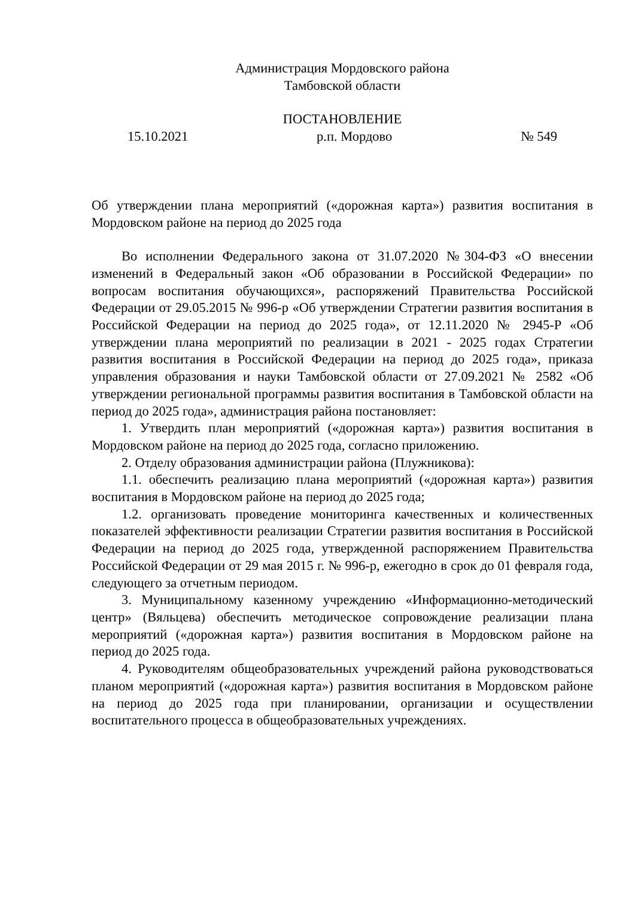Администрация Мордовского района
Тамбовской области
ПОСТАНОВЛЕНИЕ
15.10.2021 р.п. Мордово № 549
Об утверждении плана мероприятий («дорожная карта») развития воспитания в Мордовском районе на период до 2025 года
Во исполнении Федерального закона от 31.07.2020 №304-ФЗ «О внесении изменений в Федеральный закон «Об образовании в Российской Федерации» по вопросам воспитания обучающихся», распоряжений Правительства Российской Федерации от 29.05.2015 № 996-р «Об утверждении Стратегии развития воспитания в Российской Федерации на период до 2025 года», от 12.11.2020 № 2945-Р «Об утверждении плана мероприятий по реализации в 2021 - 2025 годах Стратегии развития воспитания в Российской Федерации на период до 2025 года», приказа управления образования и науки Тамбовской области от 27.09.2021 № 2582 «Об утверждении региональной программы развития воспитания в Тамбовской области на период до 2025 года», администрация района постановляет:
1. Утвердить план мероприятий («дорожная карта») развития воспитания в Мордовском районе на период до 2025 года, согласно приложению.
2. Отделу образования администрации района (Плужникова):
1.1. обеспечить реализацию плана мероприятий («дорожная карта») развития воспитания в Мордовском районе на период до 2025 года;
1.2. организовать проведение мониторинга качественных и количественных показателей эффективности реализации Стратегии развития воспитания в Российской Федерации на период до 2025 года, утвержденной распоряжением Правительства Российской Федерации от 29 мая 2015 г. № 996-р, ежегодно в срок до 01 февраля года, следующего за отчетным периодом.
3. Муниципальному казенному учреждению «Информационно-методический центр» (Вяльцева) обеспечить методическое сопровождение реализации плана мероприятий («дорожная карта») развития воспитания в Мордовском районе на период до 2025 года.
4. Руководителям общеобразовательных учреждений района руководствоваться планом мероприятий («дорожная карта») развития воспитания в Мордовском районе на период до 2025 года при планировании, организации и осуществлении воспитательного процесса в общеобразовательных учреждениях.